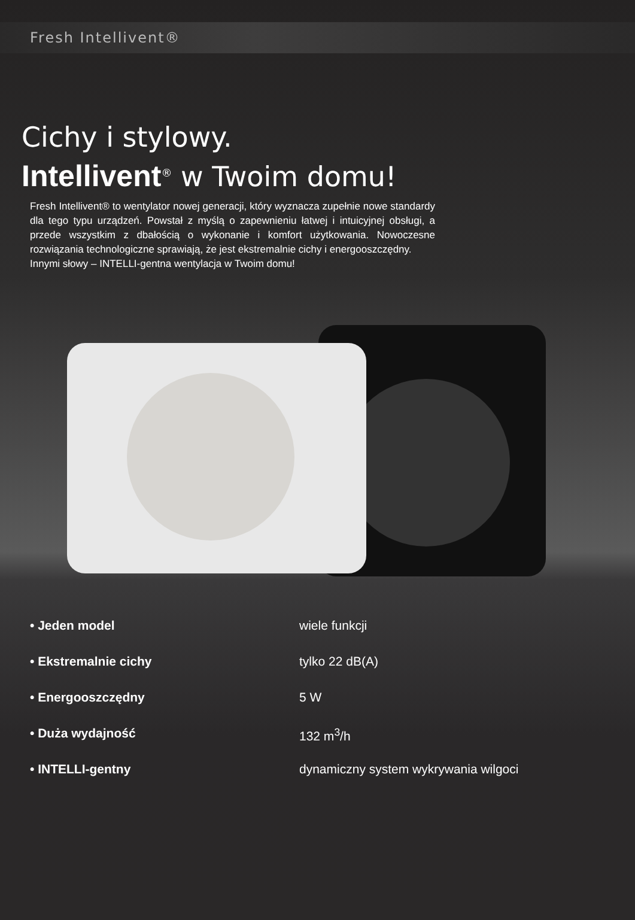Fresh Intellivent®
Cichy i stylowy.
Intellivent<sup>®</sup> w Twoim domu!
Fresh Intellivent® to wentylator nowej generacji, który wyznacza zupełnie nowe standardy dla tego typu urządzeń. Powstał z myślą o zapewnieniu łatwej i intuicyjnej obsługi, a przede wszystkim z dbałością o wykonanie i komfort użytkowania. Nowoczesne rozwiązania technologiczne sprawiają, że jest ekstremalnie cichy i energooszczędny.
Innymi słowy – INTELLI-gentna wentylacja w Twoim domu!
• Jeden model wiele funkcji
• Ekstremalnie cichy tylko 22 dB(A)
• Energooszczędny 5 W
• Duża wydajność 132 m<sup>3</sup>/h
• INTELLI-gentny dynamiczny system wykrywania wilgoci